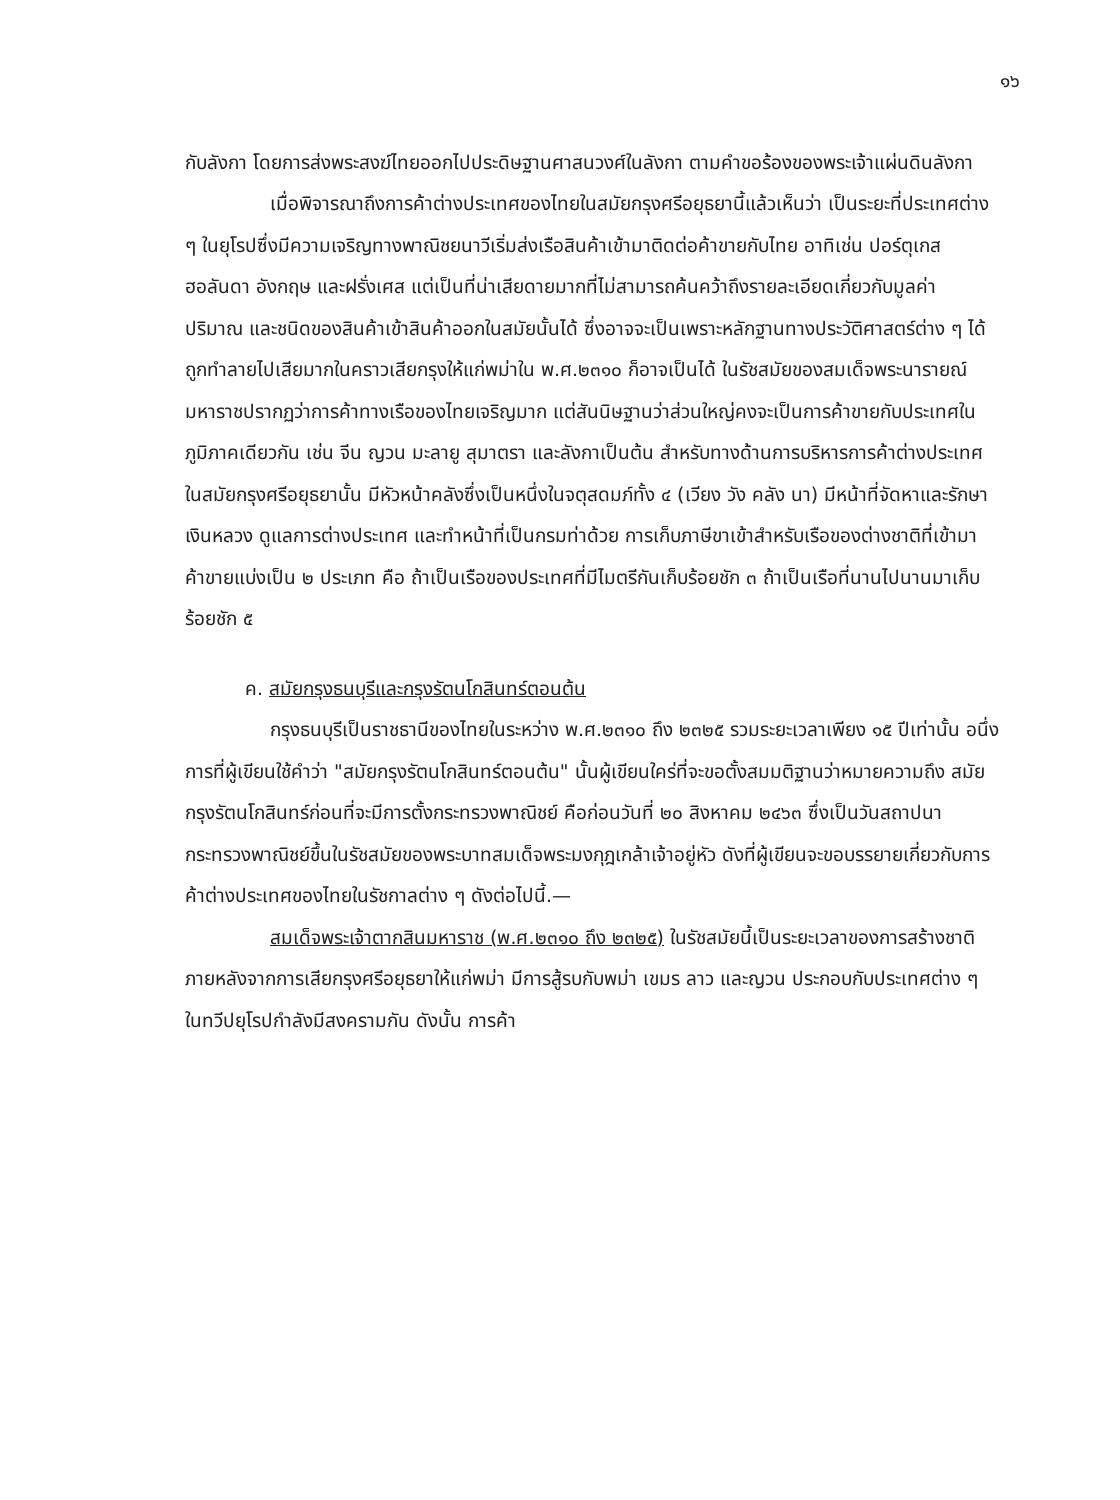๑๖
กับลังกา โดยการส่งพระสงฆ์ไทยออกไปประดิษฐานศาสนวงศ์ในลังกา ตามคำขอร้องของพระเจ้าแผ่นดินลังกา
เมื่อพิจารณาถึงการค้าต่างประเทศของไทยในสมัยกรุงศรีอยุธยานี้แล้วเห็นว่า เป็นระยะที่ประเทศต่าง ๆ ในยุโรปซึ่งมีความเจริญทางพาณิชยนาวีเริ่มส่งเรือสินค้าเข้ามาติดต่อค้าขายกับไทย อาทิเช่น ปอร์ตุเกส ฮอลันดา อังกฤษ และฝรั่งเศส แต่เป็นที่น่าเสียดายมากที่ไม่สามารถค้นคว้าถึงรายละเอียดเกี่ยวกับมูลค่า ปริมาณ และชนิดของสินค้าเข้าสินค้าออกในสมัยนั้นได้ ซึ่งอาจจะเป็นเพราะหลักฐานทางประวัติศาสตร์ต่าง ๆ ได้ถูกทำลายไปเสียมากในคราวเสียกรุงให้แก่พม่าใน พ.ศ.๒๓๑๐ ก็อาจเป็นได้ ในรัชสมัยของสมเด็จพระนารายณ์มหาราชปรากฏว่าการค้าทางเรือของไทยเจริญมาก แต่สันนิษฐานว่าส่วนใหญ่คงจะเป็นการค้าขายกับประเทศในภูมิภาคเดียวกัน เช่น จีน ญวน มะลายู สุมาตรา และลังกาเป็นต้น สำหรับทางด้านการบริหารการค้าต่างประเทศในสมัยกรุงศรีอยุธยานั้น มีหัวหน้าคลังซึ่งเป็นหนึ่งในจตุสดมภ์ทั้ง ๔ (เวียง วัง คลัง นา) มีหน้าที่จัดหาและรักษาเงินหลวง ดูแลการต่างประเทศ และทำหน้าที่เป็นกรมท่าด้วย การเก็บภาษีขาเข้าสำหรับเรือของต่างชาติที่เข้ามาค้าขายแบ่งเป็น ๒ ประเภท คือ ถ้าเป็นเรือของประเทศที่มีไมตรีกันเก็บร้อยชัก ๓ ถ้าเป็นเรือที่นานไปนานมาเก็บร้อยชัก ๕
ค. สมัยกรุงธนบุรีและกรุงรัตนโกสินทร์ตอนต้น
กรุงธนบุรีเป็นราชธานีของไทยในระหว่าง พ.ศ.๒๓๑๐ ถึง ๒๓๒๕ รวมระยะเวลาเพียง ๑๕ ปีเท่านั้น อนึ่ง การที่ผู้เขียนใช้คำว่า "สมัยกรุงรัตนโกสินทร์ตอนต้น" นั้นผู้เขียนใคร่ที่จะขอตั้งสมมติฐานว่าหมายความถึง สมัยกรุงรัตนโกสินทร์ก่อนที่จะมีการตั้งกระทรวงพาณิชย์ คือก่อนวันที่ ๒๐ สิงหาคม ๒๔๖๓ ซึ่งเป็นวันสถาปนากระทรวงพาณิชย์ขึ้นในรัชสมัยของพระบาทสมเด็จพระมงกุฎเกล้าเจ้าอยู่หัว ดังที่ผู้เขียนจะขอบรรยายเกี่ยวกับการค้าต่างประเทศของไทยในรัชกาลต่าง ๆ ดังต่อไปนี้.—
สมเด็จพระเจ้าตากสินมหาราช (พ.ศ.๒๓๑๐ ถึง ๒๓๒๕) ในรัชสมัยนี้เป็นระยะเวลาของการสร้างชาติภายหลังจากการเสียกรุงศรีอยุธยาให้แก่พม่า มีการสู้รบกับพม่า เขมร ลาว และญวน ประกอบกับประเทศต่าง ๆ ในทวีปยุโรปกำลังมีสงครามกัน ดังนั้น การค้า